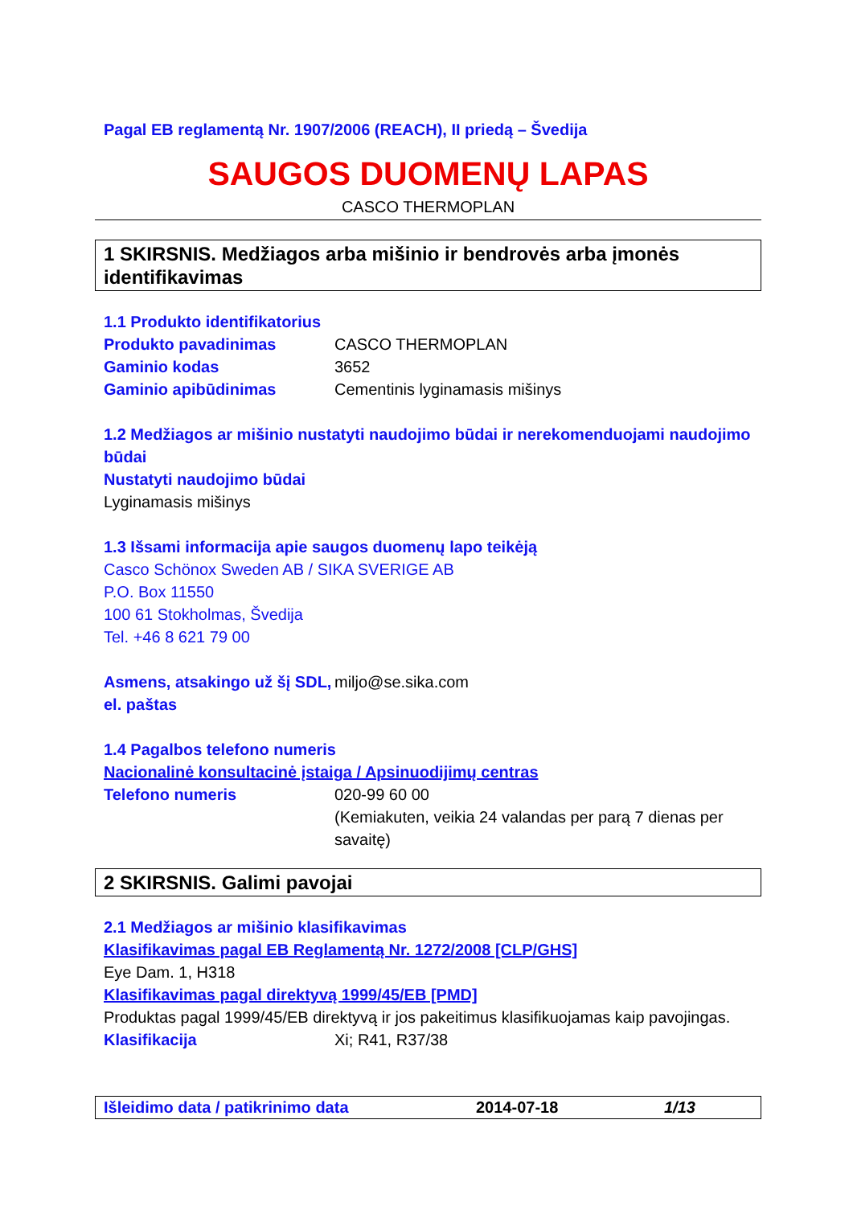Pagal EB reglamentą Nr. 1907/2006 (REACH), II priedą – Švedija
SAUGOS DUOMENŲ LAPAS
CASCO THERMOPLAN
1 SKIRSNIS. Medžiagos arba mišinio ir bendrovės arba įmonės identifikavimas
1.1 Produkto identifikatorius
Produkto pavadinimas CASCO THERMOPLAN
Gaminio kodas 3652
Gaminio apibūdinimas Cementinis lyginamasis mišinys
1.2 Medžiagos ar mišinio nustatyti naudojimo būdai ir nerekomenduojami naudojimo būdai
Nustatyti naudojimo būdai
Lyginamasis mišinys
1.3 Išsami informacija apie saugos duomenų lapo teikėją
Casco Schönox Sweden AB / SIKA SVERIGE AB
P.O. Box 11550
100 61 Stokholmas, Švedija
Tel. +46 8 621 79 00
Asmens, atsakingo už šį SDL, el. paštas miljo@se.sika.com
1.4 Pagalbos telefono numeris
Nacionalinė konsultacinė įstaiga / Apsinuodijimų centras
Telefono numeris 020-99 60 00
(Kemiakuten, veikia 24 valandas per parą 7 dienas per savaitę)
2 SKIRSNIS. Galimi pavojai
2.1 Medžiagos ar mišinio klasifikavimas
Klasifikavimas pagal EB Reglamentą Nr. 1272/2008 [CLP/GHS]
Eye Dam. 1, H318
Klasifikavimas pagal direktyvą 1999/45/EB [PMD]
Produktas pagal 1999/45/EB direktyvą ir jos pakeitimus klasifikuojamas kaip pavojingas.
Klasifikacija Xi; R41, R37/38
Išleidimo data / patikrinimo data 2014-07-18 1/13